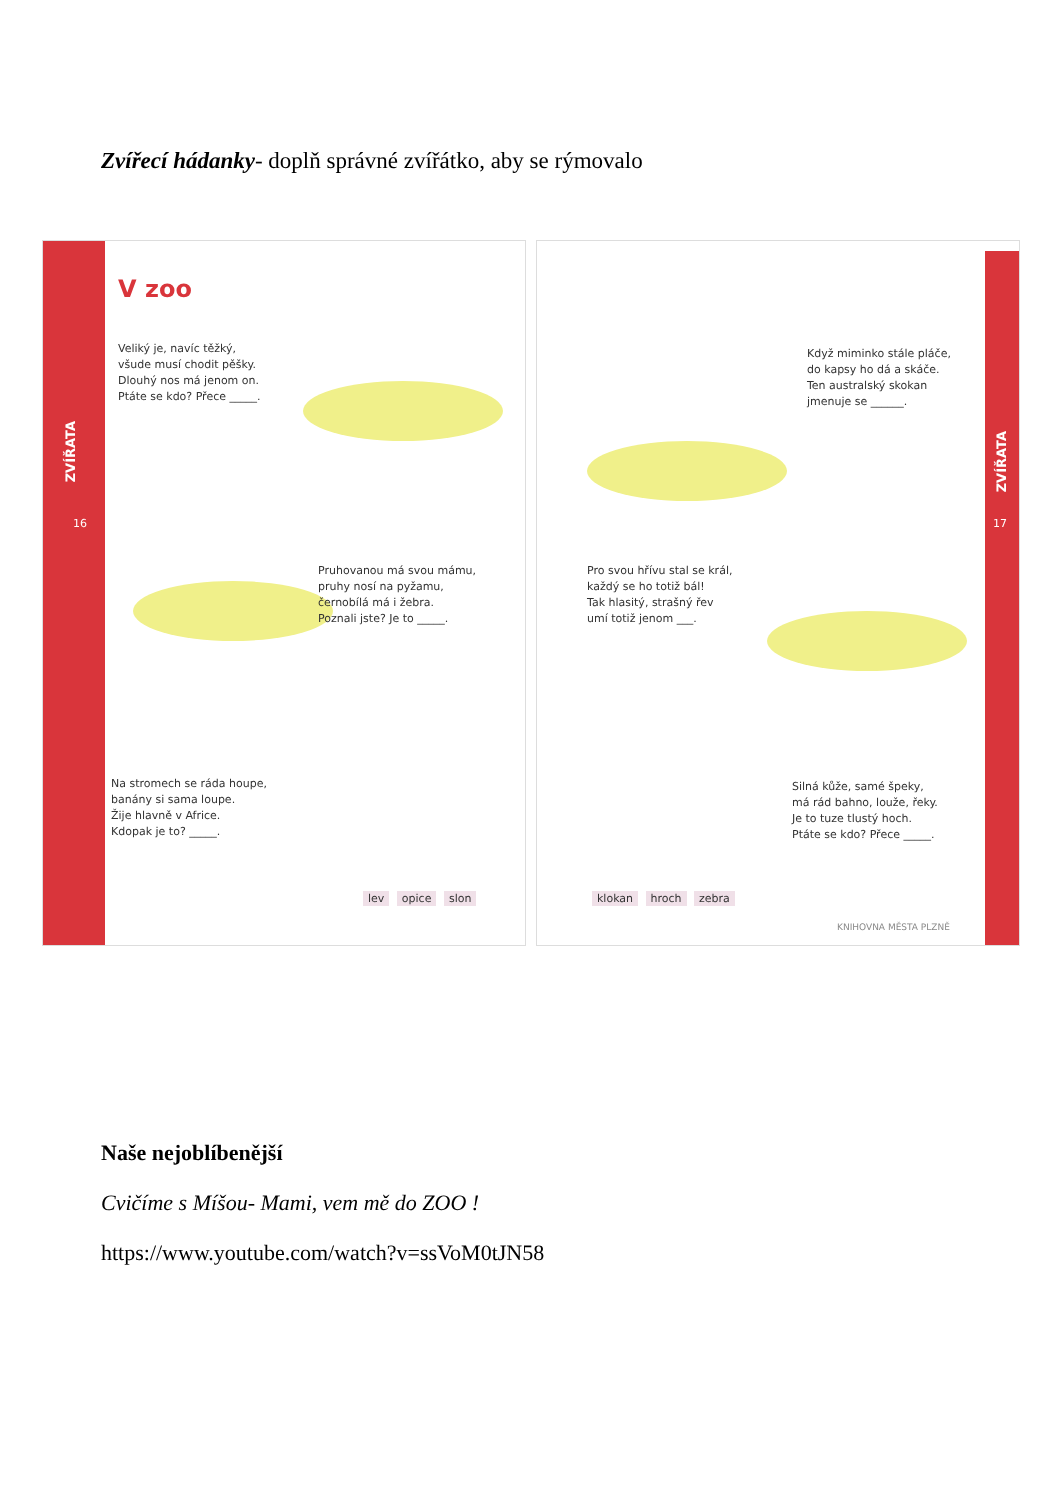Zvířecí hádanky- doplň správné zvířátko, aby se rýmovalo
ZVÍŘATA
16
V zoo
Veliký je, navíc těžký,
všude musí chodit pěšky.
Dlouhý nos má jenom on.
Ptáte se kdo? Přece _____.
Pruhovanou má svou mámu,
pruhy nosí na pyžamu,
černobílá má i žebra.
Poznali jste? Je to _____.
Na stromech se ráda houpe,
banány si sama loupe.
Žije hlavně v Africe.
Kdopak je to? _____.
lev opice slon
ZVÍŘATA
17
Když miminko stále pláče,
do kapsy ho dá a skáče.
Ten australský skokan
jmenuje se ______.
Pro svou hřívu stal se král,
každý se ho totiž bál!
Tak hlasitý, strašný řev
umí totiž jenom ___.
Silná kůže, samé špeky,
má rád bahno, louže, řeky.
Je to tuze tlustý hoch.
Ptáte se kdo? Přece _____.
klokan hroch zebra
KNIHOVNA MĚSTA PLZNĚ
Naše nejoblíbenější
Cvičíme s Míšou- Mami, vem mě do ZOO !
https://www.youtube.com/watch?v=ssVoM0tJN58